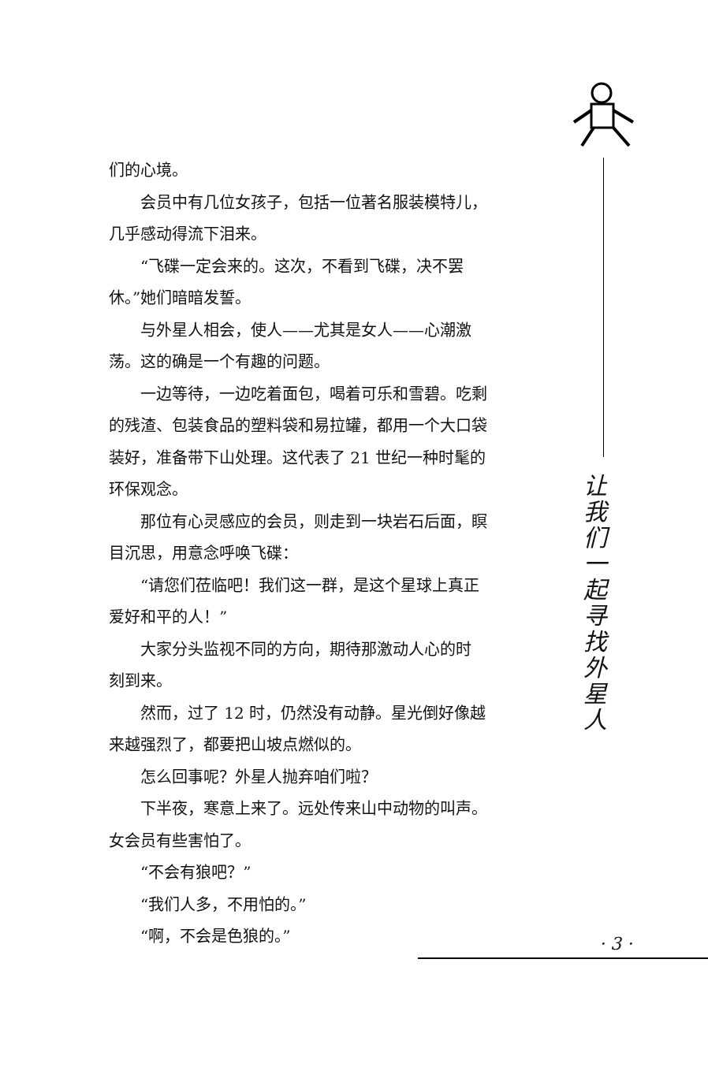们的心境。
会员中有几位女孩子，包括一位著名服装模特儿，
几乎感动得流下泪来。
“飞碟一定会来的。这次，不看到飞碟，决不罢
休。”她们暗暗发誓。
与外星人相会，使人——尤其是女人——心潮激
荡。这的确是一个有趣的问题。
一边等待，一边吃着面包，喝着可乐和雪碧。吃剩
的残渣、包装食品的塑料袋和易拉罐，都用一个大口袋
装好，准备带下山处理。这代表了 21 世纪一种时髦的
环保观念。
那位有心灵感应的会员，则走到一块岩石后面，瞑
目沉思，用意念呼唤飞碟：
“请您们莅临吧！我们这一群，是这个星球上真正
爱好和平的人！”
大家分头监视不同的方向，期待那激动人心的时
刻到来。
然而，过了 12 时，仍然没有动静。星光倒好像越
来越强烈了，都要把山坡点燃似的。
怎么回事呢？外星人抛弃咱们啦？
下半夜，寒意上来了。远处传来山中动物的叫声。
女会员有些害怕了。
“不会有狼吧？”
“我们人多，不用怕的。”
“啊，不会是色狼的。”
让
我
们
一
起
寻
找
外
星
人
· 3 ·